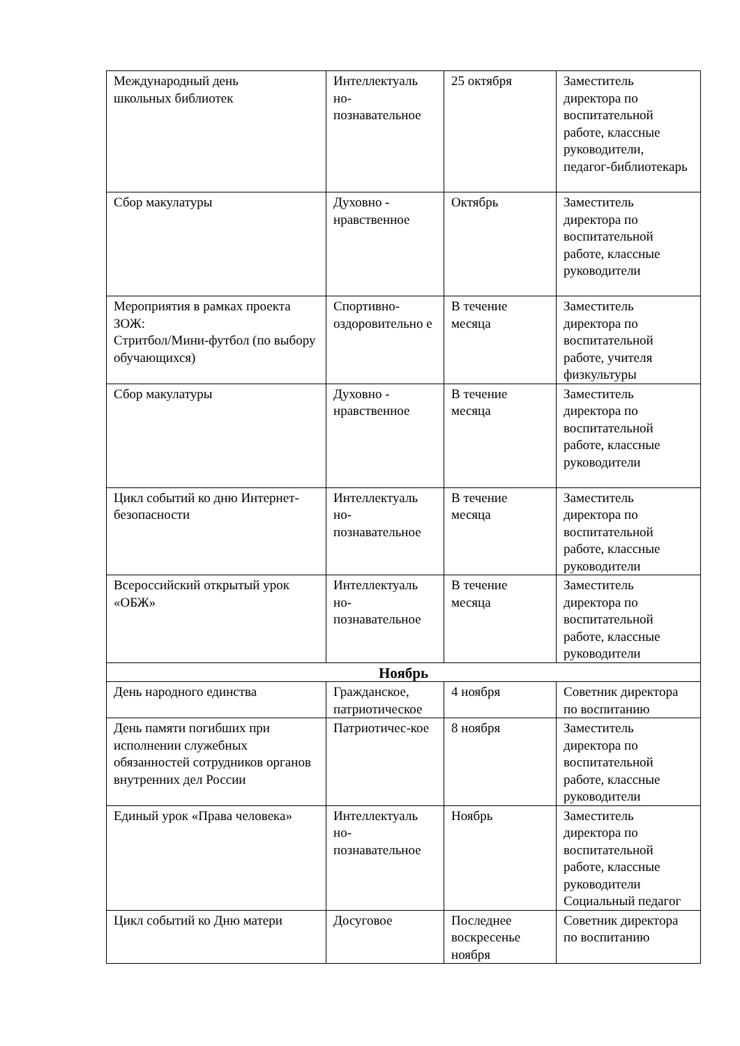| Международный день школьных библиотек | Интеллектуаль но-познавательное | 25 октября | Заместитель директора по воспитательной работе, классные руководители, педагог-библиотекарь |
| Сбор макулатуры | Духовно - нравственное | Октябрь | Заместитель директора по воспитательной работе, классные руководители |
| Мероприятия в рамках проекта ЗОЖ: Стритбол/Мини-футбол (по выбору обучающихся) | Спортивно-оздоровительно е | В течение месяца | Заместитель директора по воспитательной работе, учителя физкультуры |
| Сбор макулатуры | Духовно - нравственное | В течение месяца | Заместитель директора по воспитательной работе, классные руководители |
| Цикл событий ко дню Интернет-безопасности | Интеллектуаль но-познавательное | В течение месяца | Заместитель директора по воспитательной работе, классные руководители |
| Всероссийский открытый урок «ОБЖ» | Интеллектуаль но-познавательное | В течение месяца | Заместитель директора по воспитательной работе, классные руководители |
| Ноябрь | | | |
| День народного единства | Гражданское, патриотическое | 4 ноября | Советник директора по воспитанию |
| День памяти погибших при исполнении служебных обязанностей сотрудников органов внутренних дел России | Патриотичес-кое | 8 ноября | Заместитель директора по воспитательной работе, классные руководители |
| Единый урок «Права человека» | Интеллектуаль но-познавательное | Ноябрь | Заместитель директора по воспитательной работе, классные руководители Социальный педагог |
| Цикл событий ко Дню матери | Досуговое | Последнее воскресенье ноября | Советник директора по воспитанию |